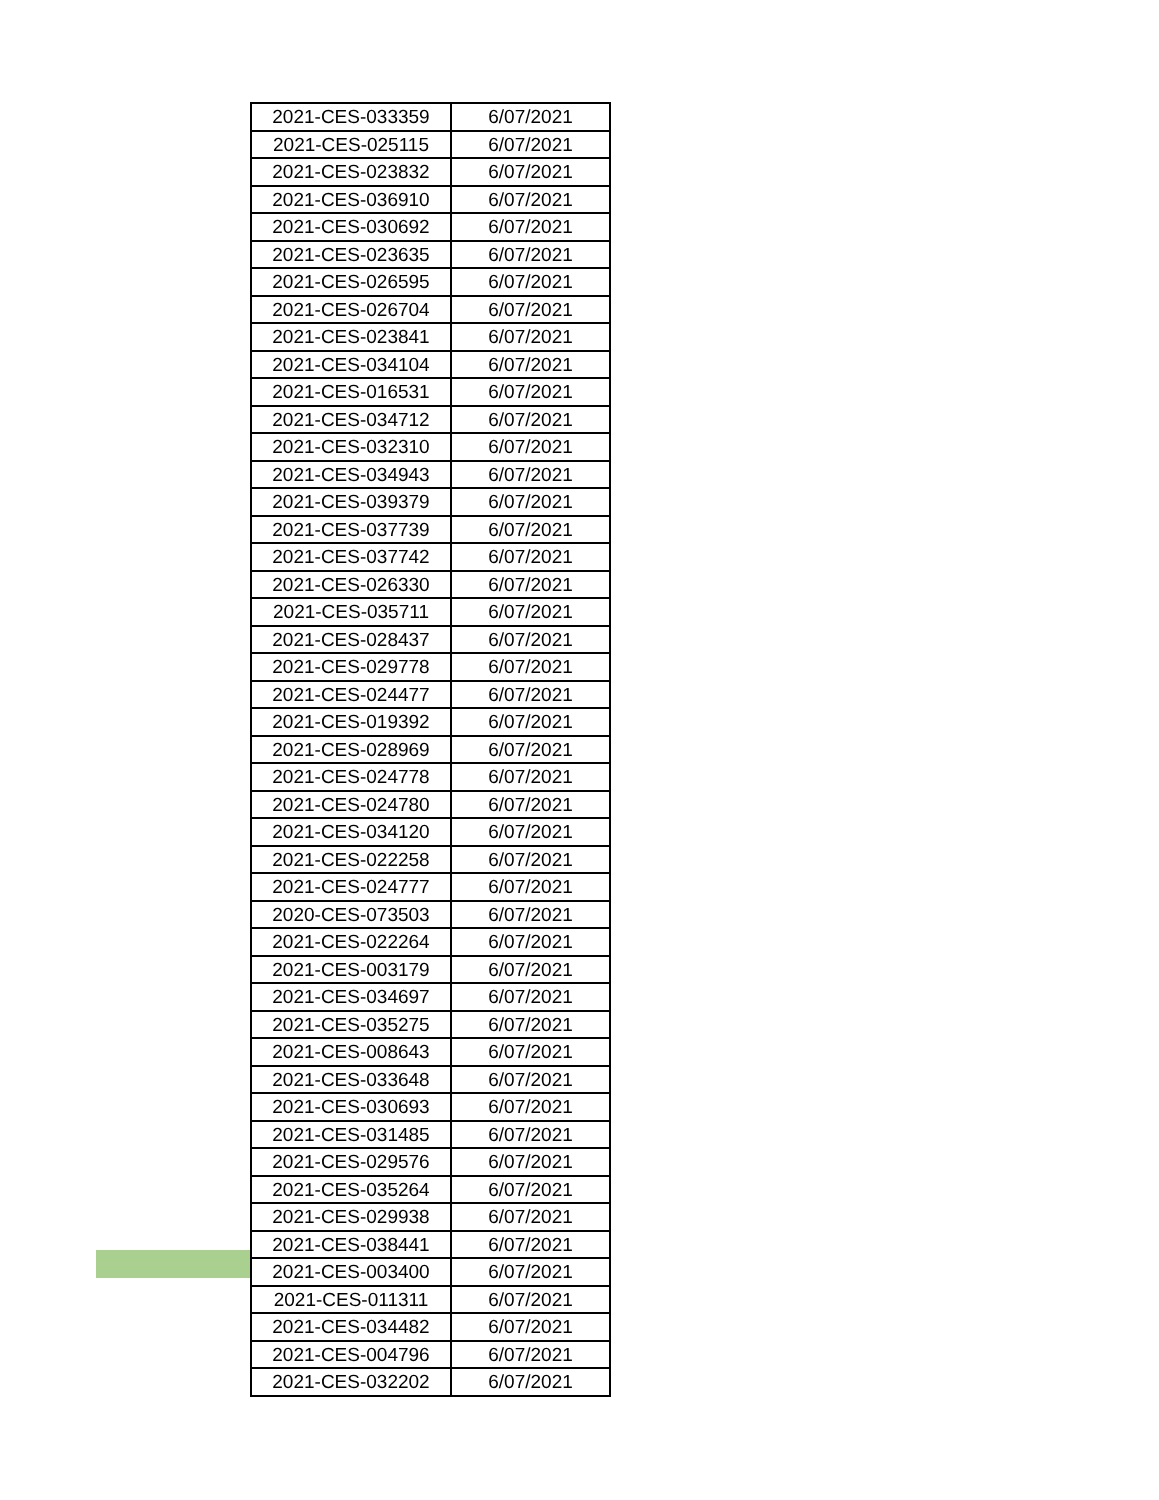| 2021-CES-033359 | 6/07/2021 |
| 2021-CES-025115 | 6/07/2021 |
| 2021-CES-023832 | 6/07/2021 |
| 2021-CES-036910 | 6/07/2021 |
| 2021-CES-030692 | 6/07/2021 |
| 2021-CES-023635 | 6/07/2021 |
| 2021-CES-026595 | 6/07/2021 |
| 2021-CES-026704 | 6/07/2021 |
| 2021-CES-023841 | 6/07/2021 |
| 2021-CES-034104 | 6/07/2021 |
| 2021-CES-016531 | 6/07/2021 |
| 2021-CES-034712 | 6/07/2021 |
| 2021-CES-032310 | 6/07/2021 |
| 2021-CES-034943 | 6/07/2021 |
| 2021-CES-039379 | 6/07/2021 |
| 2021-CES-037739 | 6/07/2021 |
| 2021-CES-037742 | 6/07/2021 |
| 2021-CES-026330 | 6/07/2021 |
| 2021-CES-035711 | 6/07/2021 |
| 2021-CES-028437 | 6/07/2021 |
| 2021-CES-029778 | 6/07/2021 |
| 2021-CES-024477 | 6/07/2021 |
| 2021-CES-019392 | 6/07/2021 |
| 2021-CES-028969 | 6/07/2021 |
| 2021-CES-024778 | 6/07/2021 |
| 2021-CES-024780 | 6/07/2021 |
| 2021-CES-034120 | 6/07/2021 |
| 2021-CES-022258 | 6/07/2021 |
| 2021-CES-024777 | 6/07/2021 |
| 2020-CES-073503 | 6/07/2021 |
| 2021-CES-022264 | 6/07/2021 |
| 2021-CES-003179 | 6/07/2021 |
| 2021-CES-034697 | 6/07/2021 |
| 2021-CES-035275 | 6/07/2021 |
| 2021-CES-008643 | 6/07/2021 |
| 2021-CES-033648 | 6/07/2021 |
| 2021-CES-030693 | 6/07/2021 |
| 2021-CES-031485 | 6/07/2021 |
| 2021-CES-029576 | 6/07/2021 |
| 2021-CES-035264 | 6/07/2021 |
| 2021-CES-029938 | 6/07/2021 |
| 2021-CES-038441 | 6/07/2021 |
| 2021-CES-003400 | 6/07/2021 |
| 2021-CES-011311 | 6/07/2021 |
| 2021-CES-034482 | 6/07/2021 |
| 2021-CES-004796 | 6/07/2021 |
| 2021-CES-032202 | 6/07/2021 |